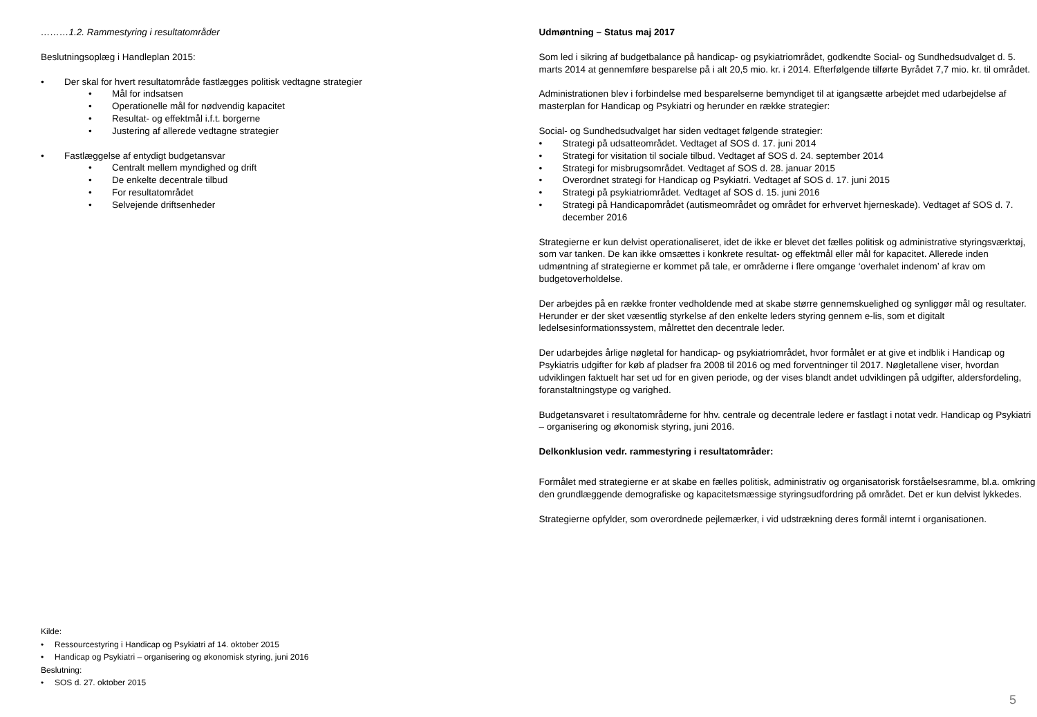………1.2. Rammestyring i resultatområder
Beslutningsoplæg i Handleplan 2015:
• Der skal for hvert resultatområde fastlægges politisk vedtagne strategier
• Mål for indsatsen
• Operationelle mål for nødvendig kapacitet
• Resultat- og effektmål i.f.t. borgerne
• Justering af allerede vedtagne strategier
• Fastlæggelse af entydigt budgetansvar
• Centralt mellem myndighed og drift
• De enkelte decentrale tilbud
• For resultatområdet
• Selvejende driftsenheder
Kilde:
• Ressourcestyring i Handicap og Psykiatri af 14. oktober 2015
• Handicap og Psykiatri – organisering og økonomisk styring, juni 2016
Beslutning:
• SOS d. 27. oktober 2015
Udmøntning – Status maj 2017
Som led i sikring af budgetbalance på handicap- og psykiatriområdet, godkendte Social- og Sundhedsudvalget d. 5. marts 2014 at gennemføre besparelse på i alt 20,5 mio. kr. i 2014. Efterfølgende tilførte Byrådet 7,7 mio. kr. til området.
Administrationen blev i forbindelse med besparelserne bemyndiget til at igangsætte arbejdet med udarbejdelse af masterplan for Handicap og Psykiatri og herunder en række strategier:
Social- og Sundhedsudvalget har siden vedtaget følgende strategier:
• Strategi på udsatteområdet. Vedtaget af SOS d. 17. juni 2014
• Strategi for visitation til sociale tilbud. Vedtaget af SOS d. 24. september 2014
• Strategi for misbrugsområdet. Vedtaget af SOS d. 28. januar 2015
• Overordnet strategi for Handicap og Psykiatri. Vedtaget af SOS d. 17. juni 2015
• Strategi på psykiatriområdet. Vedtaget af SOS d. 15. juni 2016
• Strategi på Handicapområdet (autismeområdet og området for erhvervet hjerneskade). Vedtaget af SOS d. 7. december 2016
Strategierne er kun delvist operationaliseret, idet de ikke er blevet det fælles politisk og administrative styringsværktøj, som var tanken. De kan ikke omsættes i konkrete resultat- og effektmål eller mål for kapacitet. Allerede inden udmøntning af strategierne er kommet på tale, er områderne i flere omgange ‘overhalet indenom’ af krav om budgetoverholdelse.
Der arbejdes på en række fronter vedholdende med at skabe større gennemskuelighed og synliggør mål og resultater. Herunder er der sket væsentlig styrkelse af den enkelte leders styring gennem e-lis, som et digitalt ledelsesinformationssystem, målrettet den decentrale leder.
Der udarbejdes årlige nøgletal for handicap- og psykiatriområdet, hvor formålet er at give et indblik i Handicap og Psykiatris udgifter for køb af pladser fra 2008 til 2016 og med forventninger til 2017. Nøgletallene viser, hvordan udviklingen faktuelt har set ud for en given periode, og der vises blandt andet udviklingen på udgifter, aldersfordeling, foranstaltningstype og varighed.
Budgetansvaret i resultatområderne for hhv. centrale og decentrale ledere er fastlagt i notat vedr. Handicap og Psykiatri – organisering og økonomisk styring, juni 2016.
Delkonklusion vedr. rammestyring i resultatområder:
Formålet med strategierne er at skabe en fælles politisk, administrativ og organisatorisk forståelsesramme, bl.a. omkring den grundlæggende demografiske og kapacitetsmæssige styringsudfordring på området. Det er kun delvist lykkedes.
Strategierne opfylder, som overordnede pejlemærker, i vid udstrækning deres formål internt i organisationen.
5